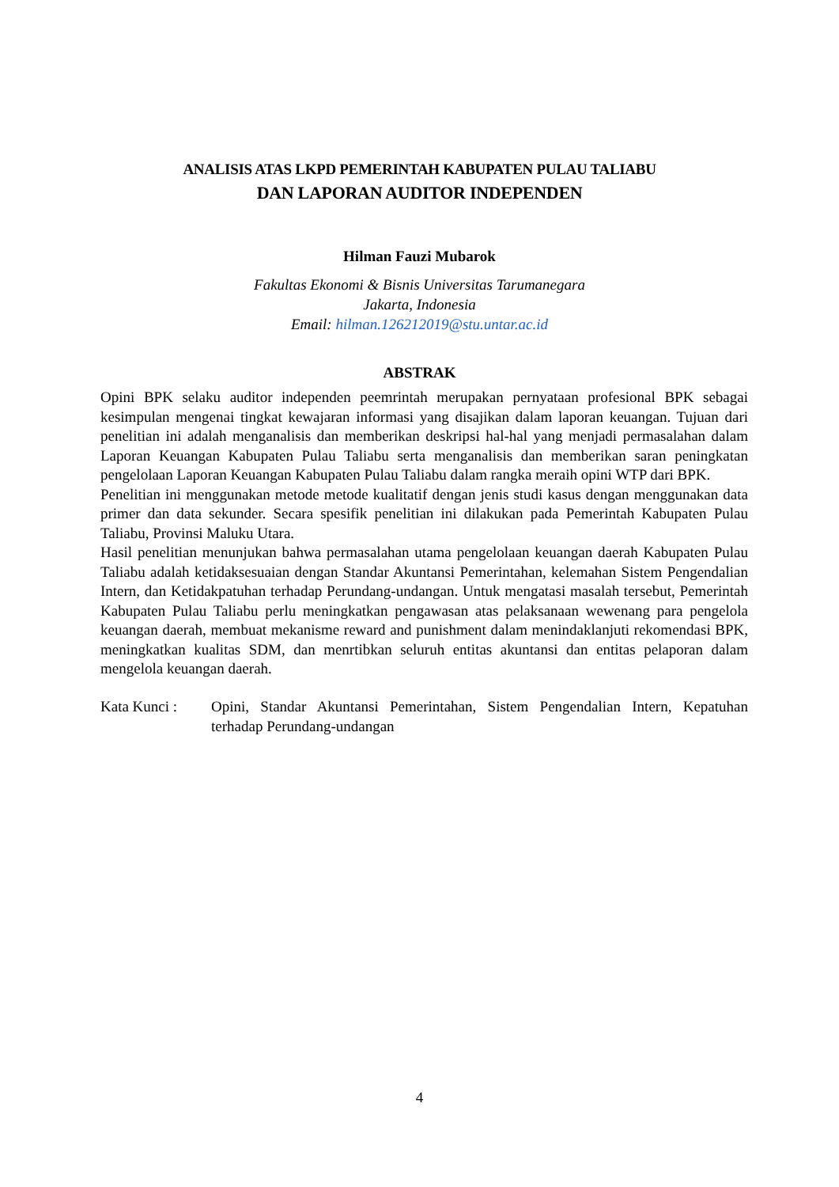ANALISIS ATAS LKPD PEMERINTAH KABUPATEN PULAU TALIABU
DAN LAPORAN AUDITOR INDEPENDEN
Hilman Fauzi Mubarok
Fakultas Ekonomi & Bisnis Universitas Tarumanegara
Jakarta, Indonesia
Email: hilman.126212019@stu.untar.ac.id
ABSTRAK
Opini BPK selaku auditor independen peemrintah merupakan pernyataan profesional BPK sebagai kesimpulan mengenai tingkat kewajaran informasi yang disajikan dalam laporan keuangan. Tujuan dari penelitian ini adalah menganalisis dan memberikan deskripsi hal-hal yang menjadi permasalahan dalam Laporan Keuangan Kabupaten Pulau Taliabu serta menganalisis dan memberikan saran peningkatan pengelolaan Laporan Keuangan Kabupaten Pulau Taliabu dalam rangka meraih opini WTP dari BPK.
Penelitian ini menggunakan metode metode kualitatif dengan jenis studi kasus dengan menggunakan data primer dan data sekunder. Secara spesifik penelitian ini dilakukan pada Pemerintah Kabupaten Pulau Taliabu, Provinsi Maluku Utara.
Hasil penelitian menunjukan bahwa permasalahan utama pengelolaan keuangan daerah Kabupaten Pulau Taliabu adalah ketidaksesuaian dengan Standar Akuntansi Pemerintahan, kelemahan Sistem Pengendalian Intern, dan Ketidakpatuhan terhadap Perundang-undangan. Untuk mengatasi masalah tersebut, Pemerintah Kabupaten Pulau Taliabu perlu meningkatkan pengawasan atas pelaksanaan wewenang para pengelola keuangan daerah, membuat mekanisme reward and punishment dalam menindaklanjuti rekomendasi BPK, meningkatkan kualitas SDM, dan menrtibkan seluruh entitas akuntansi dan entitas pelaporan dalam mengelola keuangan daerah.
Kata Kunci : Opini, Standar Akuntansi Pemerintahan, Sistem Pengendalian Intern, Kepatuhan terhadap Perundang-undangan
4